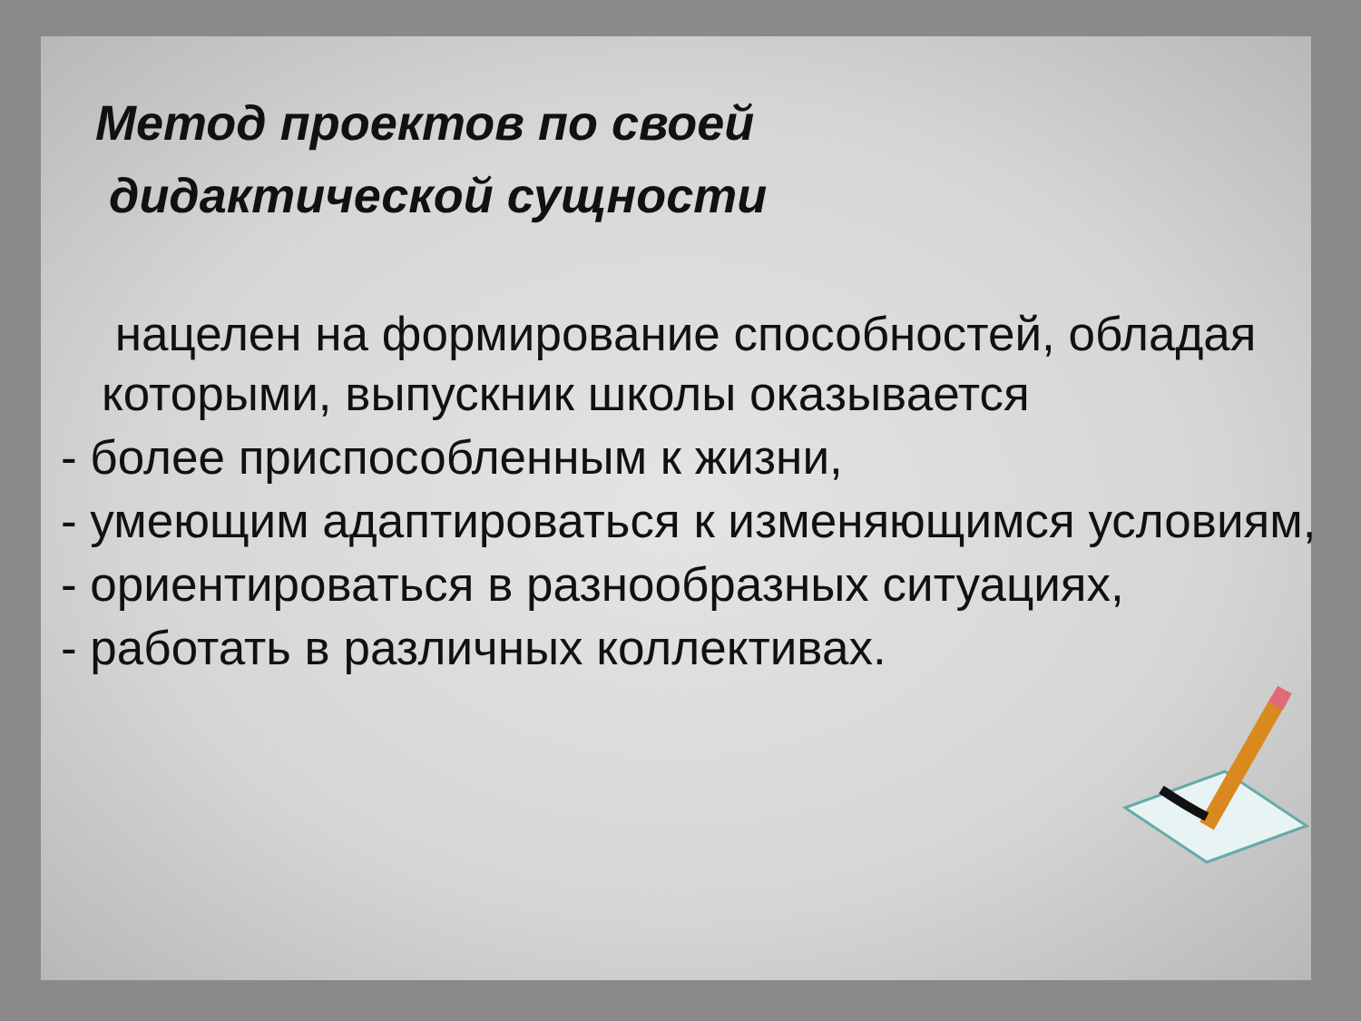Метод проектов по своей
дидактической сущности
нацелен на формирование способностей, обладая которыми, выпускник школы оказывается
- более приспособленным к жизни,
- умеющим адаптироваться к изменяющимся условиям,
- ориентироваться в разнообразных ситуациях,
- работать в различных коллективах.